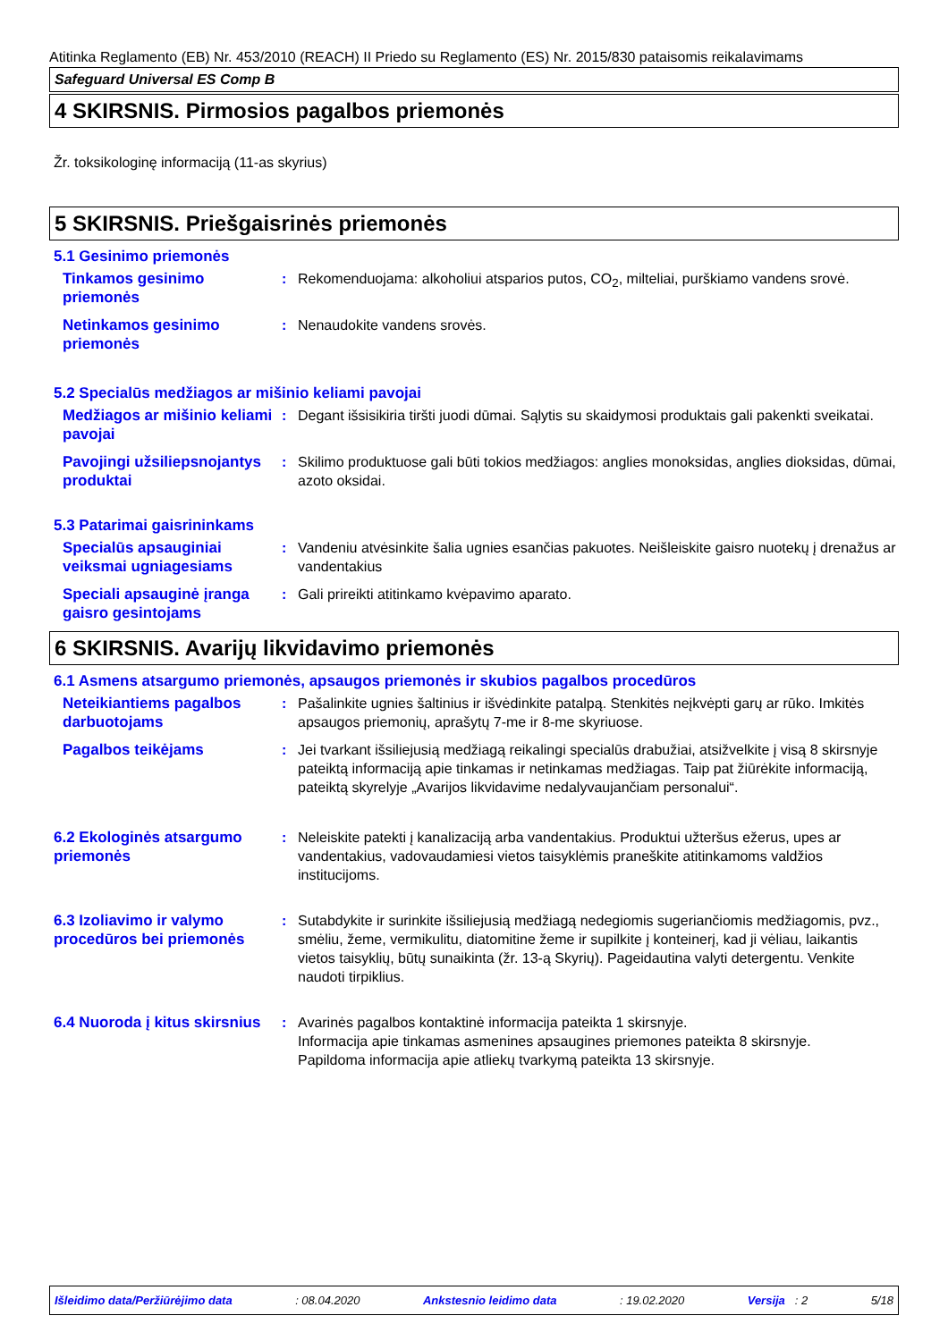Atitinka Reglamento (EB) Nr. 453/2010 (REACH) II Priedo su Reglamento (ES) Nr. 2015/830 pataisomis reikalavimams
Safeguard Universal ES Comp B
4 SKIRSNIS. Pirmosios pagalbos priemonės
Žr. toksikologinę informaciją (11-as skyrius)
5 SKIRSNIS. Priešgaisrinės priemonės
5.1 Gesinimo priemonės
Tinkamos gesinimo priemonės
: Rekomenduojama: alkoholiui atsparios putos, CO<sub>2</sub>, milteliai, purškiamo vandens srovė.
Netinkamos gesinimo priemonės
: Nenaudokite vandens srovės.
5.2 Specialūs medžiagos ar mišinio keliami pavojai
Medžiagos ar mišinio keliami pavojai
: Degant išsisikiria tiršti juodi dūmai. Sąlytis su skaidymosi produktais gali pakenkti sveikatai.
Pavojingi užsiliepsnojantys produktai
: Skilimo produktuose gali būti tokios medžiagos: anglies monoksidas, anglies dioksidas, dūmai, azoto oksidai.
5.3 Patarimai gaisrininkams
Specialūs apsauginiai veiksmai ugniagesiams
: Vandeniu atvėsinkite šalia ugnies esančias pakuotes. Neišleiskite gaisro nuotekų į drenažus ar vandentakius
Speciali apsauginė įranga gaisro gesintojams
: Gali prireikti atitinkamo kvėpavimo aparato.
6 SKIRSNIS. Avarijų likvidavimo priemonės
6.1 Asmens atsargumo priemonės, apsaugos priemonės ir skubios pagalbos procedūros
Neteikiantiems pagalbos darbuotojams
: Pašalinkite ugnies šaltinius ir išvėdinkite patalpą. Stenkitės neįkvėpti garų ar rūko. Imkitės apsaugos priemonių, aprašytų 7-me ir 8-me skyriuose.
Pagalbos teikėjams : Jei tvarkant išsiliejusią medžiagą reikalingi specialūs drabužiai, atsižvelkite į visą 8 skirsnyje pateiktą informaciją apie tinkamas ir netinkamas medžiagas. Taip pat žiūrėkite informaciją, pateiktą skyrelyje „Avarijos likvidavime nedalyvaujančiam personalui“.
6.2 Ekologinės atsargumo priemonės
: Neleiskite patekti į kanalizaciją arba vandentakius. Produktui užteršus ežerus, upes ar vandentakius, vadovaudamiesi vietos taisyklėmis praneškite atitinkamoms valdžios institucijoms.
6.3 Izoliavimo ir valymo procedūros bei priemonės
: Sutabdykite ir surinkite išsiliejusią medžiagą nedegiomis sugeriančiomis medžiagomis, pvz., smėliu, žeme, vermikulitu, diatomitine žeme ir supilkite į konteinerį, kad ji vėliau, laikantis vietos taisyklių, būtų sunaikinta (žr. 13-ą Skyrių). Pageidautina valyti detergentu. Venkite naudoti tirpiklius.
6.4 Nuoroda į kitus skirsnius
: Avarinės pagalbos kontaktinė informacija pateikta 1 skirsnyje.
Informacija apie tinkamas asmenines apsaugines priemones pateikta 8 skirsnyje.
Papildoma informacija apie atliekų tvarkymą pateikta 13 skirsnyje.
Išleidimo data/Peržiūrėjimo data: 08.04.2020 Ankstesnio leidimo data: 19.02.2020 Versija : 2 5/18